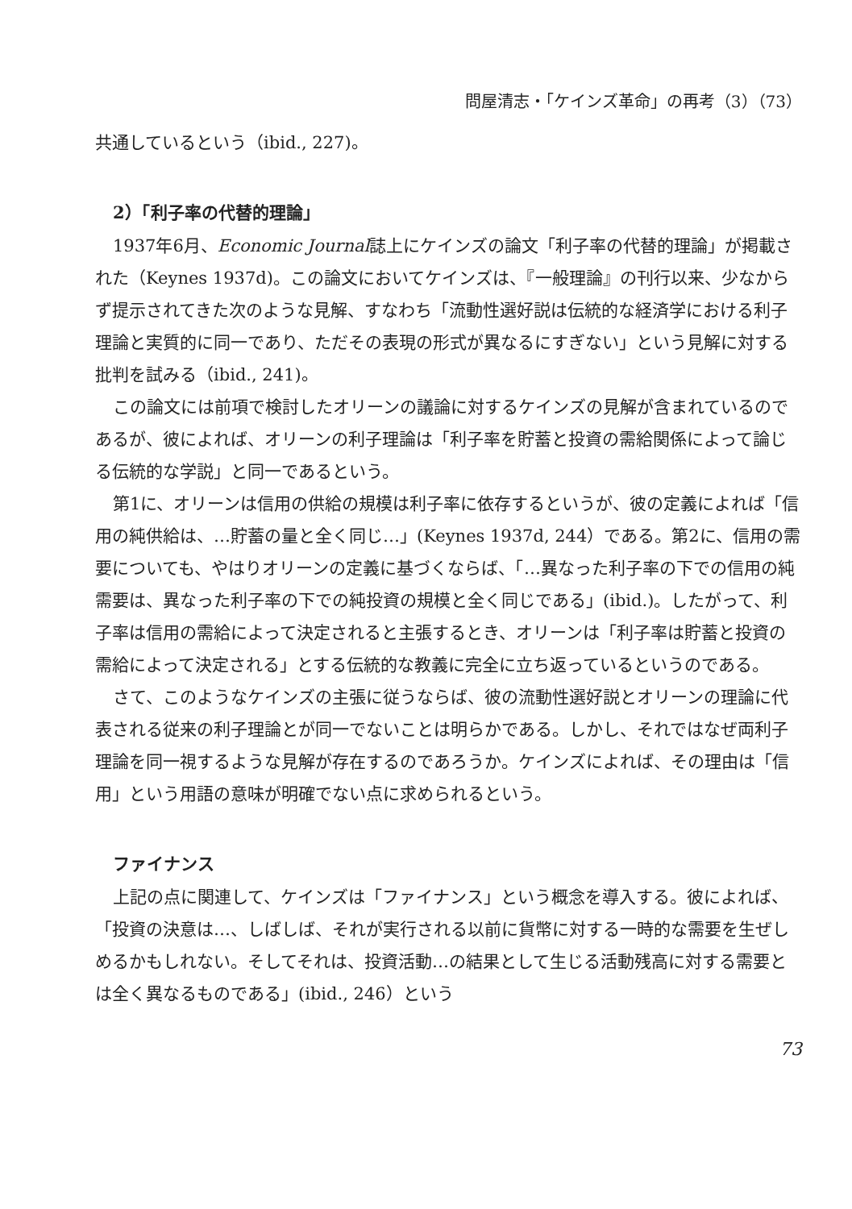問屋清志・「ケインズ革命」の再考（3）（73）
共通しているという（ibid., 227)。
2）「利子率の代替的理論」
1937年6月、Economic Journal誌上にケインズの論文「利子率の代替的理論」が掲載された（Keynes 1937d)。この論文においてケインズは、『一般理論』の刊行以来、少なからず提示されてきた次のような見解、すなわち「流動性選好説は伝統的な経済学における利子理論と実質的に同一であり、ただその表現の形式が異なるにすぎない」という見解に対する批判を試みる（ibid., 241)。
この論文には前項で検討したオリーンの議論に対するケインズの見解が含まれているのであるが、彼によれば、オリーンの利子理論は「利子率を貯蓄と投資の需給関係によって論じる伝統的な学説」と同一であるという。
第1に、オリーンは信用の供給の規模は利子率に依存するというが、彼の定義によれば「信用の純供給は、…貯蓄の量と全く同じ…」(Keynes 1937d, 244）である。第2に、信用の需要についても、やはりオリーンの定義に基づくならば、「…異なった利子率の下での信用の純需要は、異なった利子率の下での純投資の規模と全く同じである」(ibid.)。したがって、利子率は信用の需給によって決定されると主張するとき、オリーンは「利子率は貯蓄と投資の需給によって決定される」とする伝統的な教義に完全に立ち返っているというのである。
さて、このようなケインズの主張に従うならば、彼の流動性選好説とオリーンの理論に代表される従来の利子理論とが同一でないことは明らかである。しかし、それではなぜ両利子理論を同一視するような見解が存在するのであろうか。ケインズによれば、その理由は「信用」という用語の意味が明確でない点に求められるという。
ファイナンス
上記の点に関連して、ケインズは「ファイナンス」という概念を導入する。彼によれば、「投資の決意は…、しばしば、それが実行される以前に貨幣に対する一時的な需要を生ぜしめるかもしれない。そしてそれは、投資活動…の結果として生じる活動残高に対する需要とは全く異なるものである」(ibid., 246）という
73